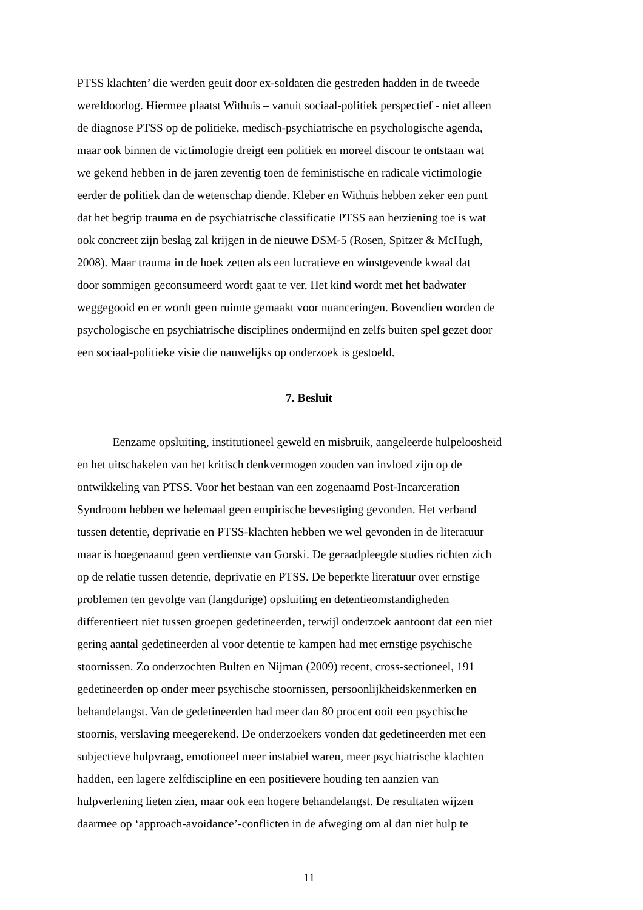PTSS klachten’ die werden geuit door ex-soldaten die gestreden hadden in de tweede
wereldoorlog. Hiermee plaatst Withuis – vanuit sociaal-politiek perspectief - niet alleen
de diagnose PTSS op de politieke, medisch-psychiatrische en psychologische agenda,
maar ook binnen de victimologie dreigt een politiek en moreel discour te ontstaan wat
we gekend hebben in de jaren zeventig toen de feministische en radicale victimologie
eerder de politiek dan de wetenschap diende. Kleber en Withuis hebben zeker een punt
dat het begrip trauma en de psychiatrische classificatie PTSS aan herziening toe is wat
ook concreet zijn beslag zal krijgen in de nieuwe DSM-5 (Rosen, Spitzer & McHugh,
2008). Maar trauma in de hoek zetten als een lucratieve en winstgevende kwaal dat
door sommigen geconsumeerd wordt gaat te ver. Het kind wordt met het badwater
weggegooid en er wordt geen ruimte gemaakt voor nuanceringen. Bovendien worden de
psychologische en psychiatrische disciplines ondermijnd en zelfs buiten spel gezet door
een sociaal-politieke visie die nauwelijks op onderzoek is gestoeld.
7. Besluit
Eenzame opsluiting, institutioneel geweld en misbruik, aangeleerde hulpeloosheid
en het uitschakelen van het kritisch denkvermogen zouden van invloed zijn op de
ontwikkeling van PTSS. Voor het bestaan van een zogenaamd Post-Incarceration
Syndroom hebben we helemaal geen empirische bevestiging gevonden. Het verband
tussen detentie, deprivatie en PTSS-klachten hebben we wel gevonden in de literatuur
maar is hoegenaamd geen verdienste van Gorski. De geraadpleegde studies richten zich
op de relatie tussen detentie, deprivatie en PTSS. De beperkte literatuur over ernstige
problemen ten gevolge van (langdurige) opsluiting en detentieomstandigheden
differentieert niet tussen groepen gedetineerden, terwijl onderzoek aantoont dat een niet
gering aantal gedetineerden al voor detentie te kampen had met ernstige psychische
stoornissen. Zo onderzochten Bulten en Nijman (2009) recent, cross-sectioneel, 191
gedetineerden op onder meer psychische stoornissen, persoonlijkheidskenmerken en
behandelangst. Van de gedetineerden had meer dan 80 procent ooit een psychische
stoornis, verslaving meegerekend. De onderzoekers vonden dat gedetineerden met een
subjectieve hulpvraag, emotioneel meer instabiel waren, meer psychiatrische klachten
hadden, een lagere zelfdiscipline en een positievere houding ten aanzien van
hulpverlening lieten zien, maar ook een hogere behandelangst. De resultaten wijzen
daarmee op ‘approach-avoidance’-conflicten in de afweging om al dan niet hulp te
11